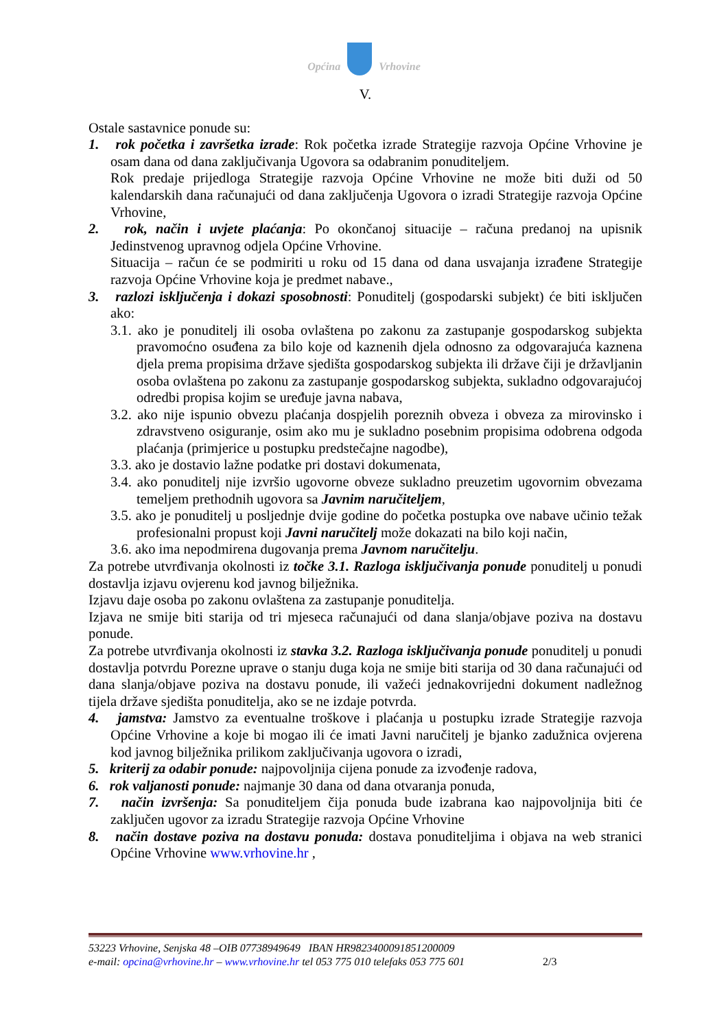Općina Vrhovine
V.
Ostale sastavnice ponude su:
1. rok početka i završetka izrade: Rok početka izrade Strategije razvoja Općine Vrhovine je osam dana od dana zaključivanja Ugovora sa odabranim ponuditeljem.
Rok predaje prijedloga Strategije razvoja Općine Vrhovine ne može biti duži od 50 kalendarskih dana računajući od dana zaključenja Ugovora o izradi Strategije razvoja Općine Vrhovine,
2. rok, način i uvjete plaćanja: Po okončanoj situacije – računa predanoj na upisnik Jedinstvenog upravnog odjela Općine Vrhovine.
Situacija – račun će se podmiriti u roku od 15 dana od dana usvajanja izrađene Strategije razvoja Općine Vrhovine koja je predmet nabave.,
3. razlozi isključenja i dokazi sposobnosti: Ponuditelj (gospodarski subjekt) će biti isključen ako:
3.1. ako je ponuditelj ili osoba ovlaštena po zakonu za zastupanje gospodarskog subjekta pravomoćno osuđena za bilo koje od kaznenih djela odnosno za odgovarajuća kaznena djela prema propisima države sjedišta gospodarskog subjekta ili države čiji je državljanin osoba ovlaštena po zakonu za zastupanje gospodarskog subjekta, sukladno odgovarajućoj odredbi propisa kojim se uređuje javna nabava,
3.2. ako nije ispunio obvezu plaćanja dospjelih poreznih obveza i obveza za mirovinsko i zdravstveno osiguranje, osim ako mu je sukladno posebnim propisima odobrena odgoda plaćanja (primjerice u postupku predstečajne nagodbe),
3.3. ako je dostavio lažne podatke pri dostavi dokumenata,
3.4. ako ponuditelj nije izvršio ugovorne obveze sukladno preuzetim ugovornim obvezama temeljem prethodnih ugovora sa Javnim naručiteljem,
3.5. ako je ponuditelj u posljednje dvije godine do početka postupka ove nabave učinio težak profesionalni propust koji Javni naručitelj može dokazati na bilo koji način,
3.6. ako ima nepodmirena dugovanja prema Javnom naručitelju.
Za potrebe utvrđivanja okolnosti iz točke 3.1. Razloga isključivanja ponude ponuditelj u ponudi dostavlja izjavu ovjerenu kod javnog bilježnika.
Izjavu daje osoba po zakonu ovlaštena za zastupanje ponuditelja.
Izjava ne smije biti starija od tri mjeseca računajući od dana slanja/objave poziva na dostavu ponude.
Za potrebe utvrđivanja okolnosti iz stavka 3.2. Razloga isključivanja ponude ponuditelj u ponudi dostavlja potvrdu Porezne uprave o stanju duga koja ne smije biti starija od 30 dana računajući od dana slanja/objave poziva na dostavu ponude, ili važeći jednakovrijedni dokument nadležnog tijela države sjedišta ponuditelja, ako se ne izdaje potvrda.
4. jamstva: Jamstvo za eventualne troškove i plaćanja u postupku izrade Strategije razvoja Općine Vrhovine a koje bi mogao ili će imati Javni naručitelj je bjanko zadužnica ovjerena kod javnog bilježnika prilikom zaključivanja ugovora o izradi,
5. kriterij za odabir ponude: najpovoljnija cijena ponude za izvođenje radova,
6. rok valjanosti ponude: najmanje 30 dana od dana otvaranja ponuda,
7. način izvršenja: Sa ponuditeljem čija ponuda bude izabrana kao najpovoljnija biti će zaključen ugovor za izradu Strategije razvoja Općine Vrhovine
8. način dostave poziva na dostavu ponuda: dostava ponuditeljima i objava na web stranici Općine Vrhovine www.vrhovine.hr ,
53223 Vrhovine, Senjska 48 –OIB 07738949649 IBAN HR9823400091851200009
e-mail: opcina@vrhovine.hr – www.vrhovine.hr tel 053 775 010 telefaks 053 775 601 2/3